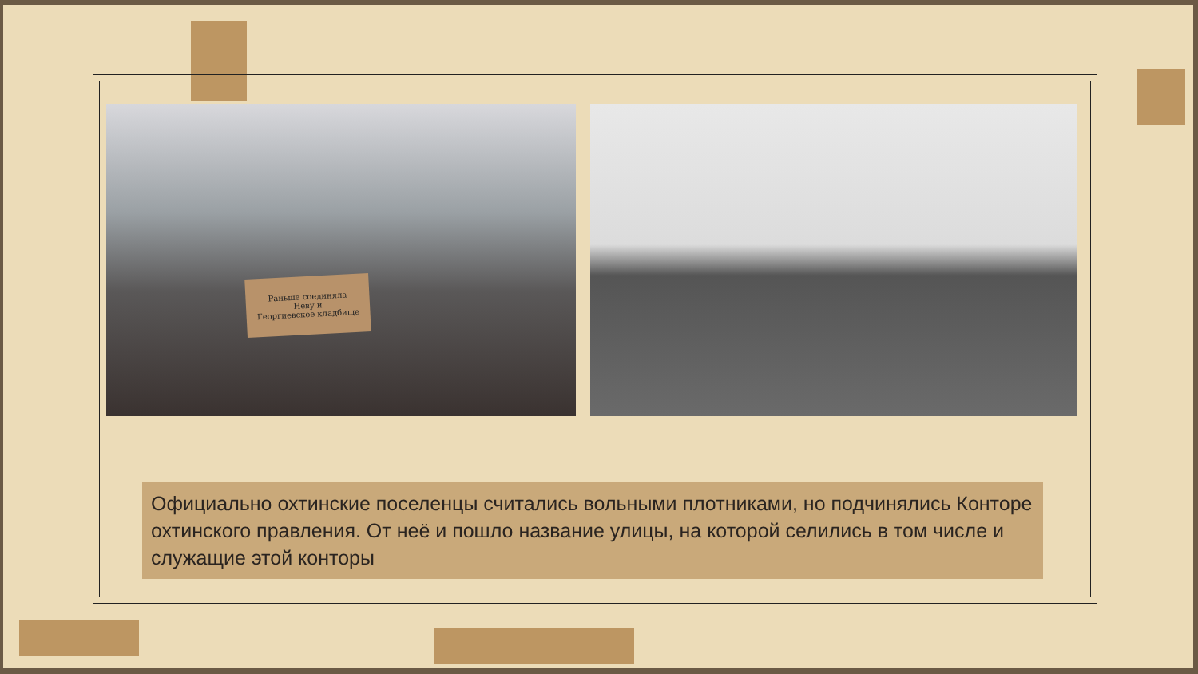Раньше соединяла
Неву и
Георгиевское кладбище
Официально охтинские поселенцы считались вольными плотниками, но подчинялись Конторе охтинского правления. От неё и пошло название улицы, на которой селились в том числе и служащие этой конторы